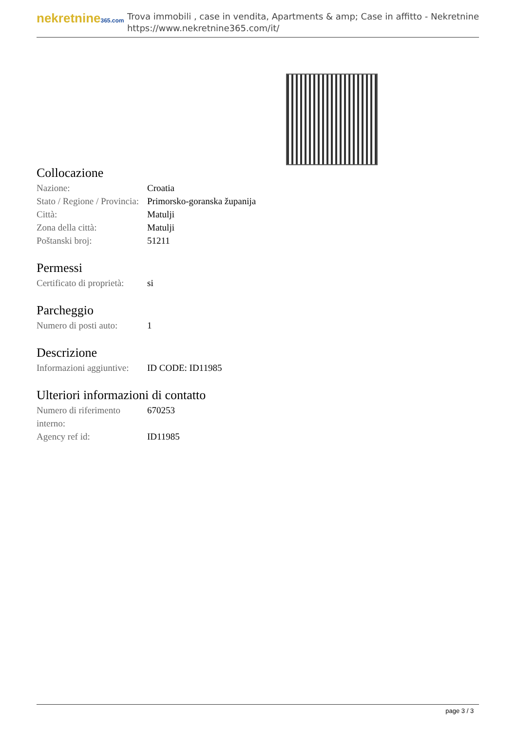nekretnine365.com
Trova immobili , case in vendita, Apartments & amp; Case in affitto - Nekretnine
https://www.nekretnine365.com/it/
Collocazione
| Nazione: | Croatia |
| Stato / Regione / Provincia: | Primorsko-goranska županija |
| Città: | Matulji |
| Zona della città: | Matulji |
| Poštanski broj: | 51211 |
Permessi
| Certificato di proprietà: | si |
Parcheggio
| Numero di posti auto: | 1 |
Descrizione
| Informazioni aggiuntive: | ID CODE: ID11985 |
Ulteriori informazioni di contatto
| Numero di riferimento interno: | 670253 |
| Agency ref id: | ID11985 |
page 3 / 3